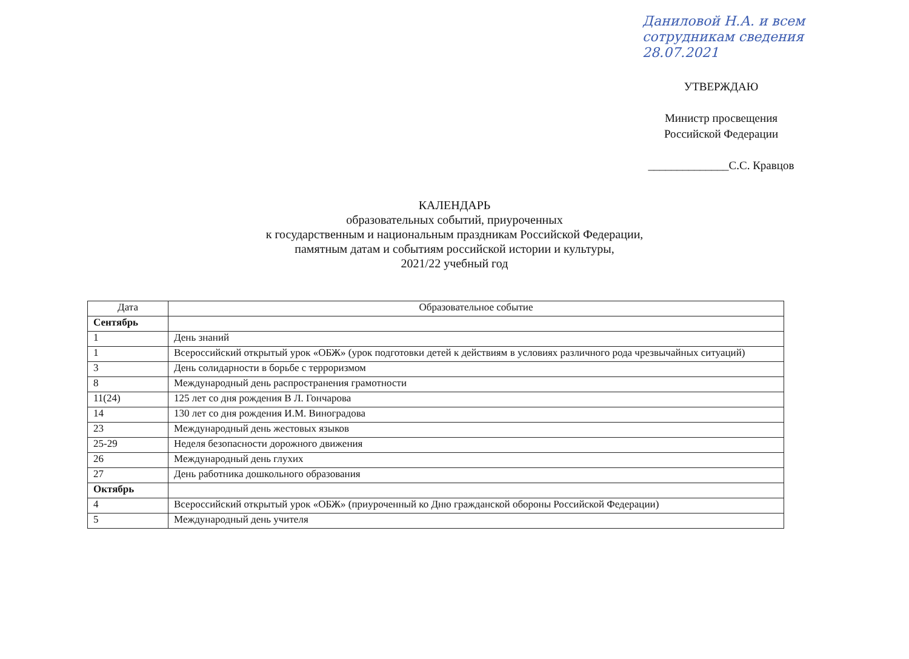Даниловой Н.А. и всем сотрудникам сведения
28.07.2021
УТВЕРЖДАЮ
Министр просвещения
Российской Федерации
______________С.С. Кравцов
КАЛЕНДАРЬ
образовательных событий, приуроченных
к государственным и национальным праздникам Российской Федерации,
памятным датам и событиям российской истории и культуры,
2021/22 учебный год
| Дата | Образовательное событие |
| --- | --- |
| Сентябрь | |
| 1 | День знаний |
| 1 | Всероссийский открытый урок «ОБЖ» (урок подготовки детей к действиям в условиях различного рода чрезвычайных ситуаций) |
| 3 | День солидарности в борьбе с терроризмом |
| 8 | Международный день распространения грамотности |
| 11(24) | 125 лет со дня рождения В Л. Гончарова |
| 14 | 130 лет со дня рождения И.М. Виноградова |
| 23 | Международный день жестовых языков |
| 25-29 | Неделя безопасности дорожного движения |
| 26 | Международный день глухих |
| 27 | День работника дошкольного образования |
| Октябрь | |
| 4 | Всероссийский открытый урок «ОБЖ» (приуроченный ко Дню гражданской обороны Российской Федерации) |
| 5 | Международный день учителя |